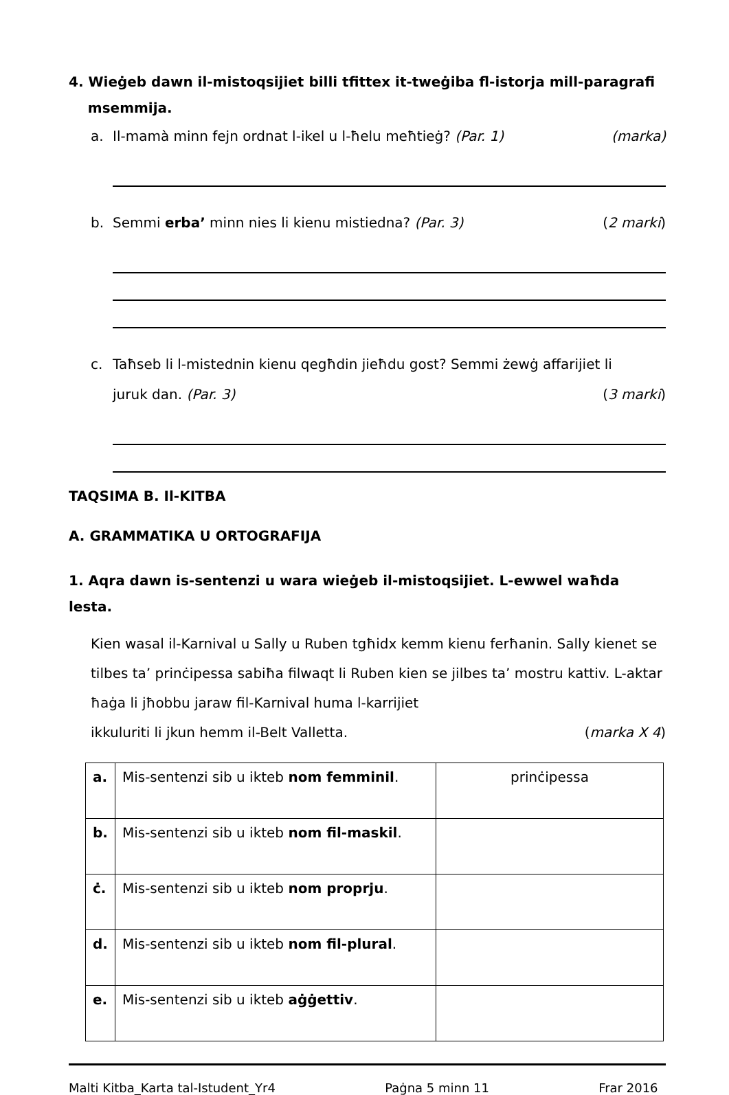4. Wieġeb dawn il-mistoqsijiet billi tfittex it-tweġiba fl-istorja mill-paragrafi
msemmija.
a. Il-mamà minn fejn ordnat l-ikel u l-ħelu meħtieġ? (Par. 1) (marka)
b. Semmi erba’ minn nies li kienu mistiedna? (Par. 3) (2 marki)
c. Taħseb li l-mistednin kienu qegħdin jieħdu gost? Semmi żewġ affarijiet li
juruk dan. (Par. 3) (3 marki)
TAQSIMA B. Il-KITBA
A. GRAMMATIKA U ORTOGRAFIJA
1. Aqra dawn is-sentenzi u wara wieġeb il-mistoqsijiet. L-ewwel waħda lesta.
Kien wasal il-Karnival u Sally u Ruben tgħidx kemm kienu ferħanin. Sally kienet se tilbes ta’ prinċipessa sabiħa filwaqt li Ruben kien se jilbes ta’ mostru kattiv. L-aktar ħaġa li jħobbu jaraw fil-Karnival huma l-karrijiet
ikkuluriti li jkun hemm il-Belt Valletta. (marka X 4)
| a. | Mis-sentenzi sib u ikteb nom femminil . | prinċipessa |
| b. | Mis-sentenzi sib u ikteb nom fil-maskil . | |
| ċ. | Mis-sentenzi sib u ikteb nom proprju . | |
| d. | Mis-sentenzi sib u ikteb nom fil-plural . | |
| e. | Mis-sentenzi sib u ikteb aġġettiv . | |
Malti Kitba_Karta tal-Istudent_Yr4 Paġna 5 minn 11 Frar 2016